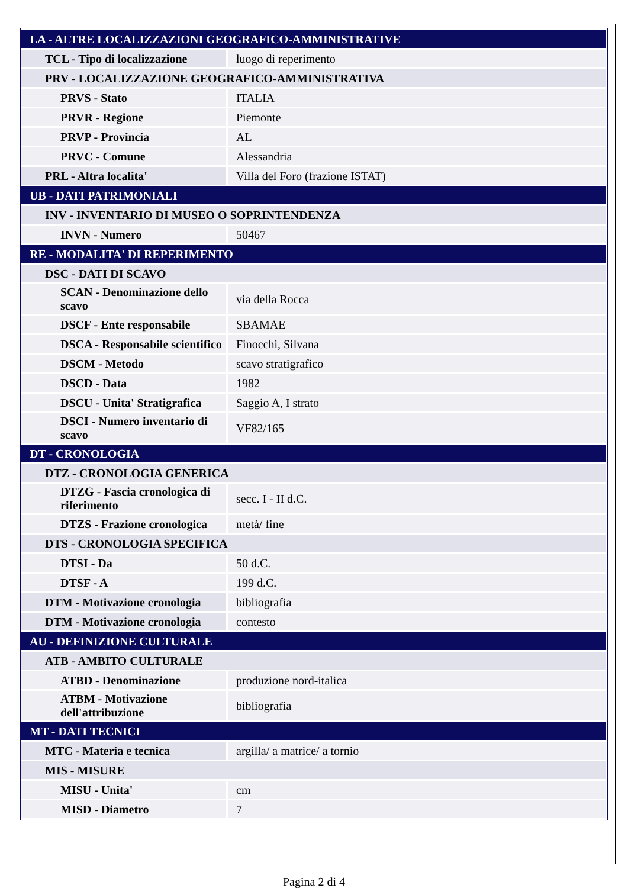| LA - ALTRE LOCALIZZAZIONI GEOGRAFICO-AMMINISTRATIVE | |
| TCL - Tipo di localizzazione | luogo di reperimento |
| PRV - LOCALIZZAZIONE GEOGRAFICO-AMMINISTRATIVA | |
| PRVS - Stato | ITALIA |
| PRVR - Regione | Piemonte |
| PRVP - Provincia | AL |
| PRVC - Comune | Alessandria |
| PRL - Altra localita' | Villa del Foro (frazione ISTAT) |
| UB - DATI PATRIMONIALI | |
| INV - INVENTARIO DI MUSEO O SOPRINTENDENZA | |
| INVN - Numero | 50467 |
| RE - MODALITA' DI REPERIMENTO | |
| DSC - DATI DI SCAVO | |
| SCAN - Denominazione dello scavo | via della Rocca |
| DSCF - Ente responsabile | SBAMAE |
| DSCA - Responsabile scientifico | Finocchi, Silvana |
| DSCM - Metodo | scavo stratigrafico |
| DSCD - Data | 1982 |
| DSCU - Unita' Stratigrafica | Saggio A, I strato |
| DSCI - Numero inventario di scavo | VF82/165 |
| DT - CRONOLOGIA | |
| DTZ - CRONOLOGIA GENERICA | |
| DTZG - Fascia cronologica di riferimento | secc. I - II d.C. |
| DTZS - Frazione cronologica | metà/ fine |
| DTS - CRONOLOGIA SPECIFICA | |
| DTSI - Da | 50 d.C. |
| DTSF - A | 199 d.C. |
| DTM - Motivazione cronologia | bibliografia |
| DTM - Motivazione cronologia | contesto |
| AU - DEFINIZIONE CULTURALE | |
| ATB - AMBITO CULTURALE | |
| ATBD - Denominazione | produzione nord-italica |
| ATBM - Motivazione dell'attribuzione | bibliografia |
| MT - DATI TECNICI | |
| MTC - Materia e tecnica | argilla/ a matrice/ a tornio |
| MIS - MISURE | |
| MISU - Unita' | cm |
| MISD - Diametro | 7 |
Pagina 2 di 4